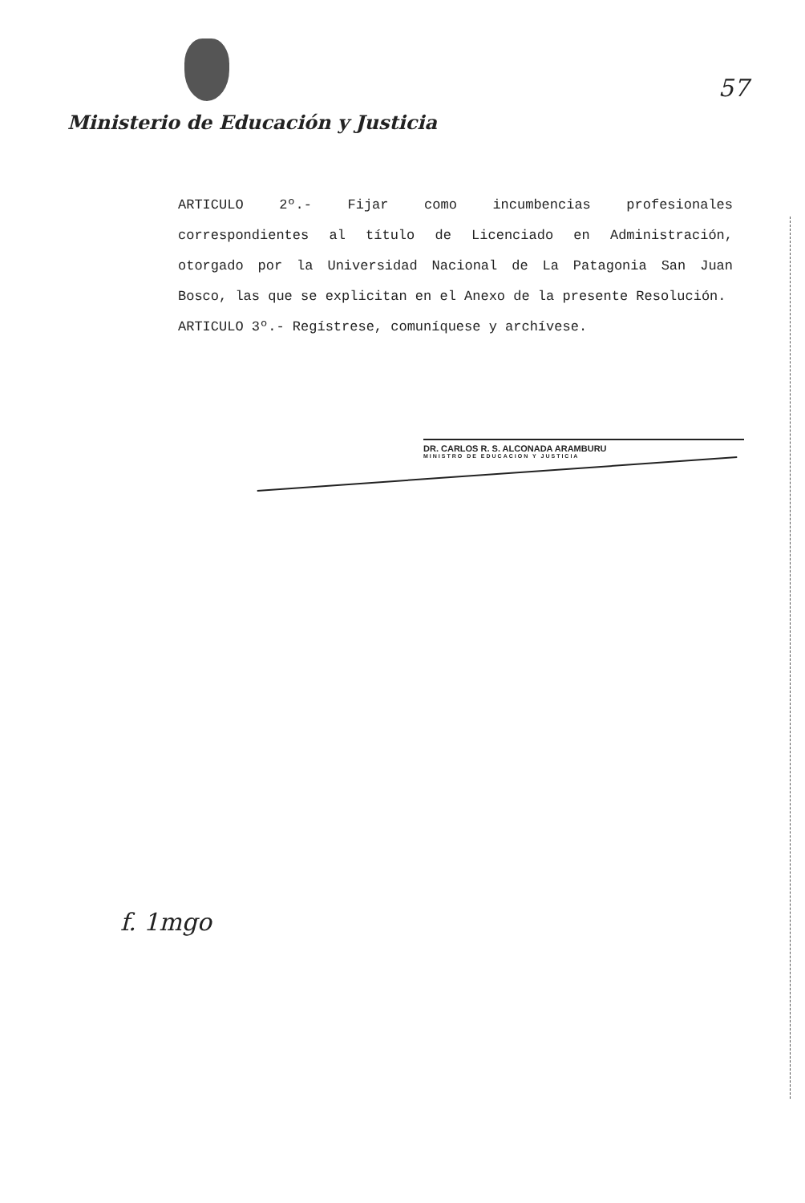57
Ministerio de Educación y Justicia
ARTICULO 2º.- Fijar como incumbencias profesionales correspondientes al título de Licenciado en Administración, otorgado por la Universidad Nacional de La Patagonia San Juan Bosco, las que se explicitan en el Anexo de la presente Resolución.
ARTICULO 3º.- Regístrese, comuníquese y archívese.
DR. CARLOS R. S. ALCONADA ARAMBURU
MINISTRO DE EDUCACION Y JUSTICIA
f. 1mgo